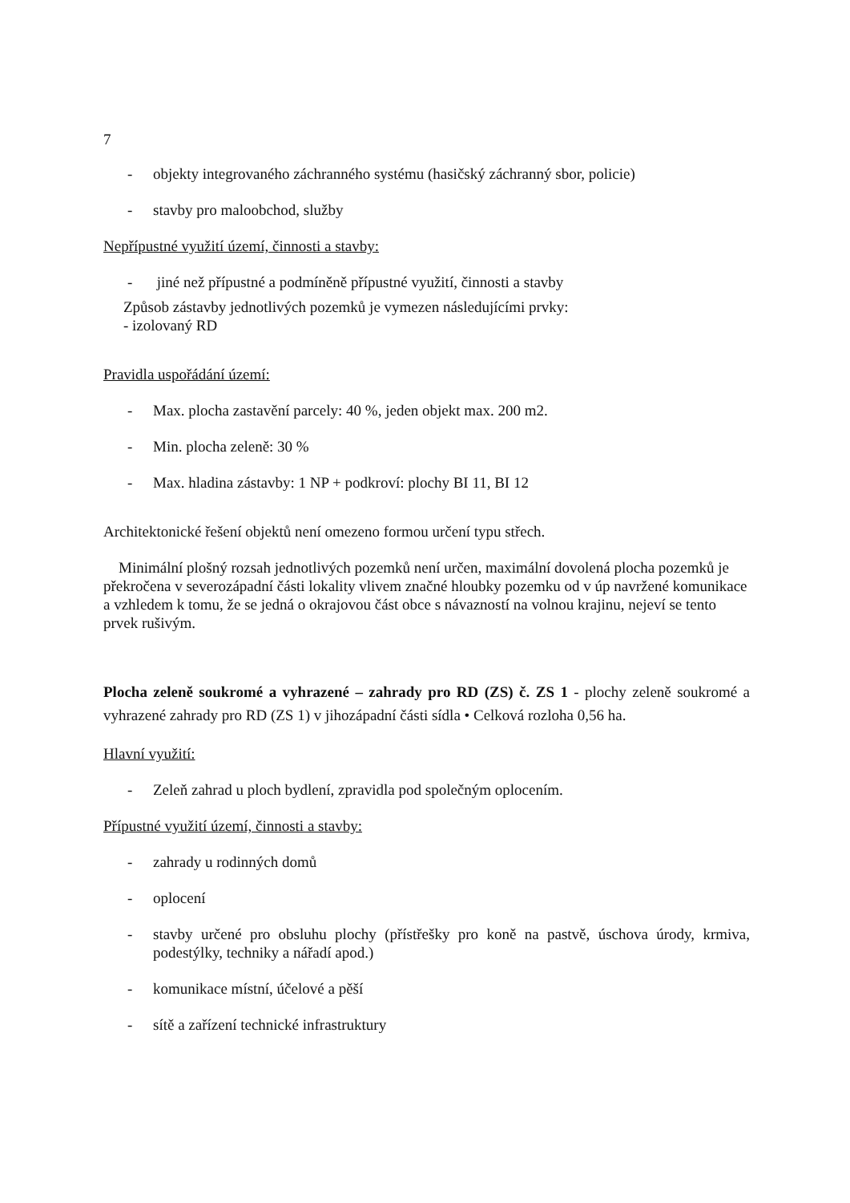7
- objekty integrovaného záchranného systému (hasičský záchranný sbor, policie)
- stavby pro maloobchod, služby
Nepřípustné využití území, činnosti a stavby:
- jiné než přípustné a podmíněně přípustné využití, činnosti a stavby
Způsob zástavby jednotlivých pozemků je vymezen následujícími prvky:
- izolovaný RD
Pravidla uspořádání území:
- Max. plocha zastavění parcely: 40 %, jeden objekt max. 200 m2.
- Min. plocha zeleně: 30 %
- Max. hladina zástavby: 1 NP + podkroví: plochy BI 11, BI 12
Architektonické řešení objektů není omezeno formou určení typu střech.
Minimální plošný rozsah jednotlivých pozemků není určen, maximální dovolená plocha pozemků je překročena v severozápadní části lokality vlivem značné hloubky pozemku od v úp navržené komunikace a vzhledem k tomu, že se jedná o okrajovou část obce s návazností na volnou krajinu, nejeví se tento prvek rušivým.
Plocha zeleně soukromé a vyhrazené – zahrady pro RD (ZS) č. ZS 1 - plochy zeleně soukromé a vyhrazené zahrady pro RD (ZS 1) v jihozápadní části sídla • Celková rozloha 0,56 ha.
Hlavní využití:
- Zeleň zahrad u ploch bydlení, zpravidla pod společným oplocením.
Přípustné využití území, činnosti a stavby:
- zahrady u rodinných domů
- oplocení
- stavby určené pro obsluhu plochy (přístřešky pro koně na pastvě, úschova úrody, krmiva, podestýlky, techniky a nářadí apod.)
- komunikace místní, účelové a pěší
- sítě a zařízení technické infrastruktury